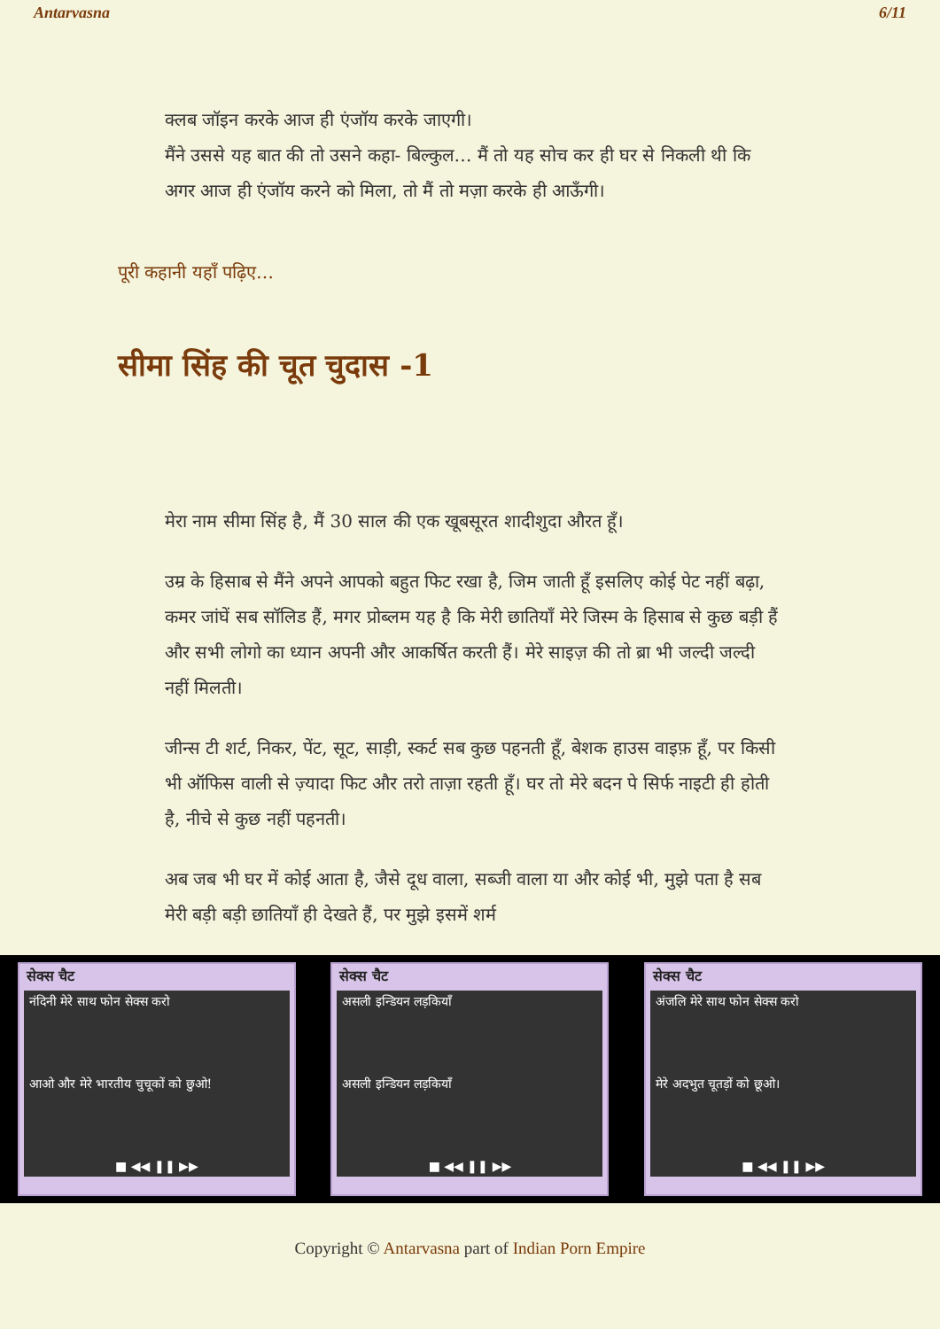Antarvasna 6/11
क्लब जॉइन करके आज ही एंजॉय करके जाएगी।
मैंने उससे यह बात की तो उसने कहा- बिल्कुल… मैं तो यह सोच कर ही घर से निकली थी कि अगर आज ही एंजॉय करने को मिला, तो मैं तो मज़ा करके ही आऊँगी।
पूरी कहानी यहाँ पढ़िए…
सीमा सिंह की चूत चुदास -1
मेरा नाम सीमा सिंह है, मैं 30 साल की एक खूबसूरत शादीशुदा औरत हूँ।
उम्र के हिसाब से मैंने अपने आपको बहुत फिट रखा है, जिम जाती हूँ इसलिए कोई पेट नहीं बढ़ा, कमर जांघें सब सॉलिड हैं, मगर प्रोब्लम यह है कि मेरी छातियाँ मेरे जिस्म के हिसाब से कुछ बड़ी हैं और सभी लोगो का ध्यान अपनी और आकर्षित करती हैं। मेरे साइज़ की तो ब्रा भी जल्दी जल्दी नहीं मिलती।
जीन्स टी शर्ट, निकर, पेंट, सूट, साड़ी, स्कर्ट सब कुछ पहनती हूँ, बेशक हाउस वाइफ़ हूँ, पर किसी भी ऑफिस वाली से ज़्यादा फिट और तरो ताज़ा रहती हूँ। घर तो मेरे बदन पे सिर्फ नाइटी ही होती है, नीचे से कुछ नहीं पहनती।
अब जब भी घर में कोई आता है, जैसे दूध वाला, सब्जी वाला या और कोई भी, मुझे पता है सब मेरी बड़ी बड़ी छातियाँ ही देखते हैं, पर मुझे इसमें शर्म
सेक्स चैट
नंदिनी मेरे साथ फोन सेक्स करो
आओ और मेरे भारतीय चुचूकों को छुओ!
■ ◀◀ ❚❚ ▶▶
सेक्स चैट
असली इन्डियन लड़कियाँ
असली इन्डियन लड़कियाँ
■ ◀◀ ❚❚ ▶▶
सेक्स चैट
अंजलि मेरे साथ फोन सेक्स करो
मेरे अदभुत चूतड़ों को छूओ।
■ ◀◀ ❚❚ ▶▶
Copyright © Antarvasna part of Indian Porn Empire